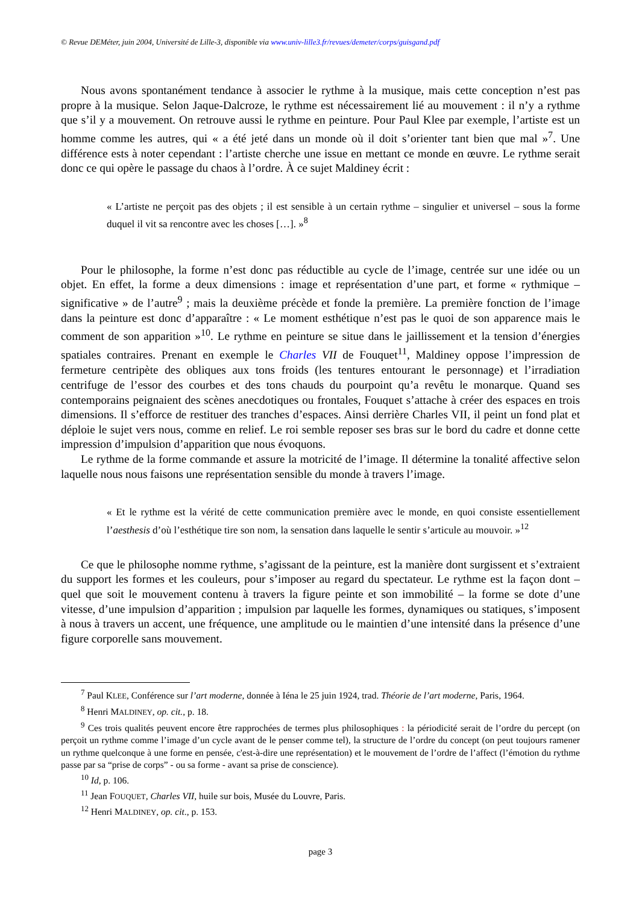© Revue DEMéter, juin 2004, Université de Lille-3, disponible via www.univ-lille3.fr/revues/demeter/corps/guisgand.pdf
Nous avons spontanément tendance à associer le rythme à la musique, mais cette conception n’est pas propre à la musique. Selon Jaque-Dalcroze, le rythme est nécessairement lié au mouvement : il n’y a rythme que s’il y a mouvement. On retrouve aussi le rythme en peinture. Pour Paul Klee par exemple, l’artiste est un homme comme les autres, qui « a été jeté dans un monde où il doit s’orienter tant bien que mal »<sup>7</sup>. Une différence ests à noter cependant : l’artiste cherche une issue en mettant ce monde en œuvre. Le rythme serait donc ce qui opère le passage du chaos à l’ordre. À ce sujet Maldiney écrit :
« L’artiste ne perçoit pas des objets ; il est sensible à un certain rythme – singulier et universel – sous la forme duquel il vit sa rencontre avec les choses […]. »<sup>8</sup>
Pour le philosophe, la forme n’est donc pas réductible au cycle de l’image, centrée sur une idée ou un objet. En effet, la forme a deux dimensions : image et représentation d’une part, et forme « rythmique – significative » de l’autre<sup>9</sup> ; mais la deuxième précède et fonde la première. La première fonction de l’image dans la peinture est donc d’apparaître : « Le moment esthétique n’est pas le quoi de son apparence mais le comment de son apparition »<sup>10</sup>. Le rythme en peinture se situe dans le jaillissement et la tension d’énergies spatiales contraires. Prenant en exemple le Charles VII de Fouquet<sup>11</sup>, Maldiney oppose l’impression de fermeture centripète des obliques aux tons froids (les tentures entourant le personnage) et l’irradiation centrifuge de l’essor des courbes et des tons chauds du pourpoint qu’a revêtu le monarque. Quand ses contemporains peignaient des scènes anecdotiques ou frontales, Fouquet s’attache à créer des espaces en trois dimensions. Il s’efforce de restituer des tranches d’espaces. Ainsi derrière Charles VII, il peint un fond plat et déploie le sujet vers nous, comme en relief. Le roi semble reposer ses bras sur le bord du cadre et donne cette impression d’impulsion d’apparition que nous évoquons.
Le rythme de la forme commande et assure la motricité de l’image. Il détermine la tonalité affective selon laquelle nous nous faisons une représentation sensible du monde à travers l’image.
« Et le rythme est la vérité de cette communication première avec le monde, en quoi consiste essentiellement l’aesthesis d’où l’esthétique tire son nom, la sensation dans laquelle le sentir s’articule au mouvoir. »<sup>12</sup>
Ce que le philosophe nomme rythme, s’agissant de la peinture, est la manière dont surgissent et s’extraient du support les formes et les couleurs, pour s’imposer au regard du spectateur. Le rythme est la façon dont – quel que soit le mouvement contenu à travers la figure peinte et son immobilité – la forme se dote d’une vitesse, d’une impulsion d’apparition ; impulsion par laquelle les formes, dynamiques ou statiques, s’imposent à nous à travers un accent, une fréquence, une amplitude ou le maintien d’une intensité dans la présence d’une figure corporelle sans mouvement.
<sup>7</sup> Paul KLEE, Conférence sur l’art moderne, donnée à Iéna le 25 juin 1924, trad. Théorie de l’art moderne, Paris, 1964.
<sup>8</sup> Henri MALDINEY, op. cit., p. 18.
<sup>9</sup> Ces trois qualités peuvent encore être rapprochées de termes plus philosophiques : la périodicité serait de l’ordre du percept (on perçoit un rythme comme l’image d’un cycle avant de le penser comme tel), la structure de l’ordre du concept (on peut toujours ramener un rythme quelconque à une forme en pensée, c'est-à-dire une représentation) et le mouvement de l’ordre de l’affect (l’émotion du rythme passe par sa “prise de corps” - ou sa forme - avant sa prise de conscience).
<sup>10</sup> Id, p. 106.
<sup>11</sup> Jean FOUQUET, Charles VII, huile sur bois, Musée du Louvre, Paris.
<sup>12</sup> Henri MALDINEY, op. cit., p. 153.
page 3